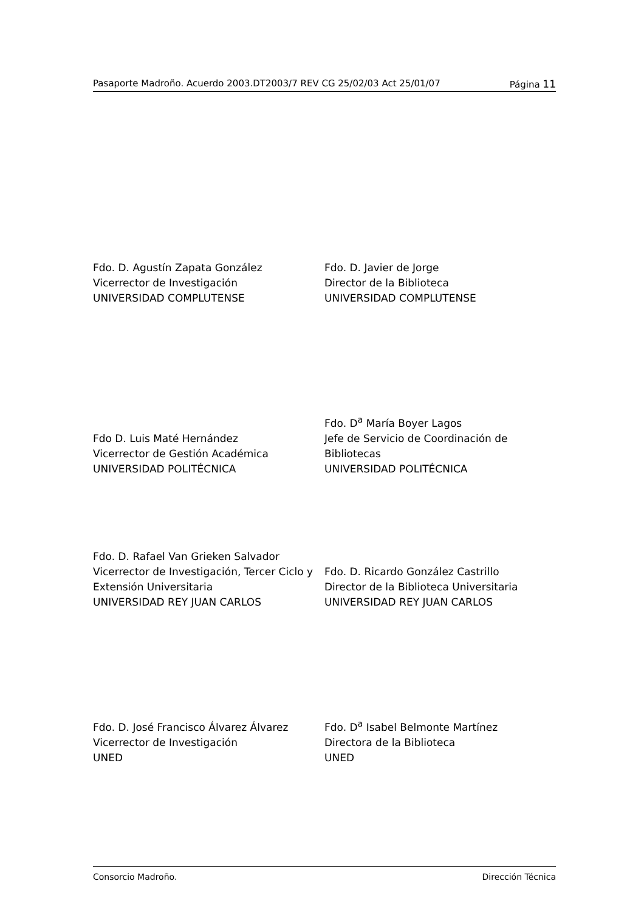Pasaporte Madroño. Acuerdo 2003.DT2003/7 REV CG 25/02/03 Act 25/01/07 Página 11
Fdo. D. Agustín Zapata González
Vicerrector de Investigación
UNIVERSIDAD COMPLUTENSE
Fdo. D. Javier de Jorge
Director de la Biblioteca
UNIVERSIDAD COMPLUTENSE
Fdo D. Luis Maté Hernández
Vicerrector de Gestión Académica
UNIVERSIDAD POLITÉCNICA
Fdo. D<sup>a</sup> María Boyer Lagos
Jefe de Servicio de Coordinación de Bibliotecas
UNIVERSIDAD POLITÉCNICA
Fdo. D. Rafael Van Grieken Salvador
Vicerrector de Investigación, Tercer Ciclo y Extensión Universitaria
UNIVERSIDAD REY JUAN CARLOS
Fdo. D. Ricardo González Castrillo
Director de la Biblioteca Universitaria
UNIVERSIDAD REY JUAN CARLOS
Fdo. D. José Francisco Álvarez Álvarez
Vicerrector de Investigación
UNED
Fdo. D<sup>a</sup> Isabel Belmonte Martínez
Directora de la Biblioteca
UNED
Consorcio Madroño. Dirección Técnica